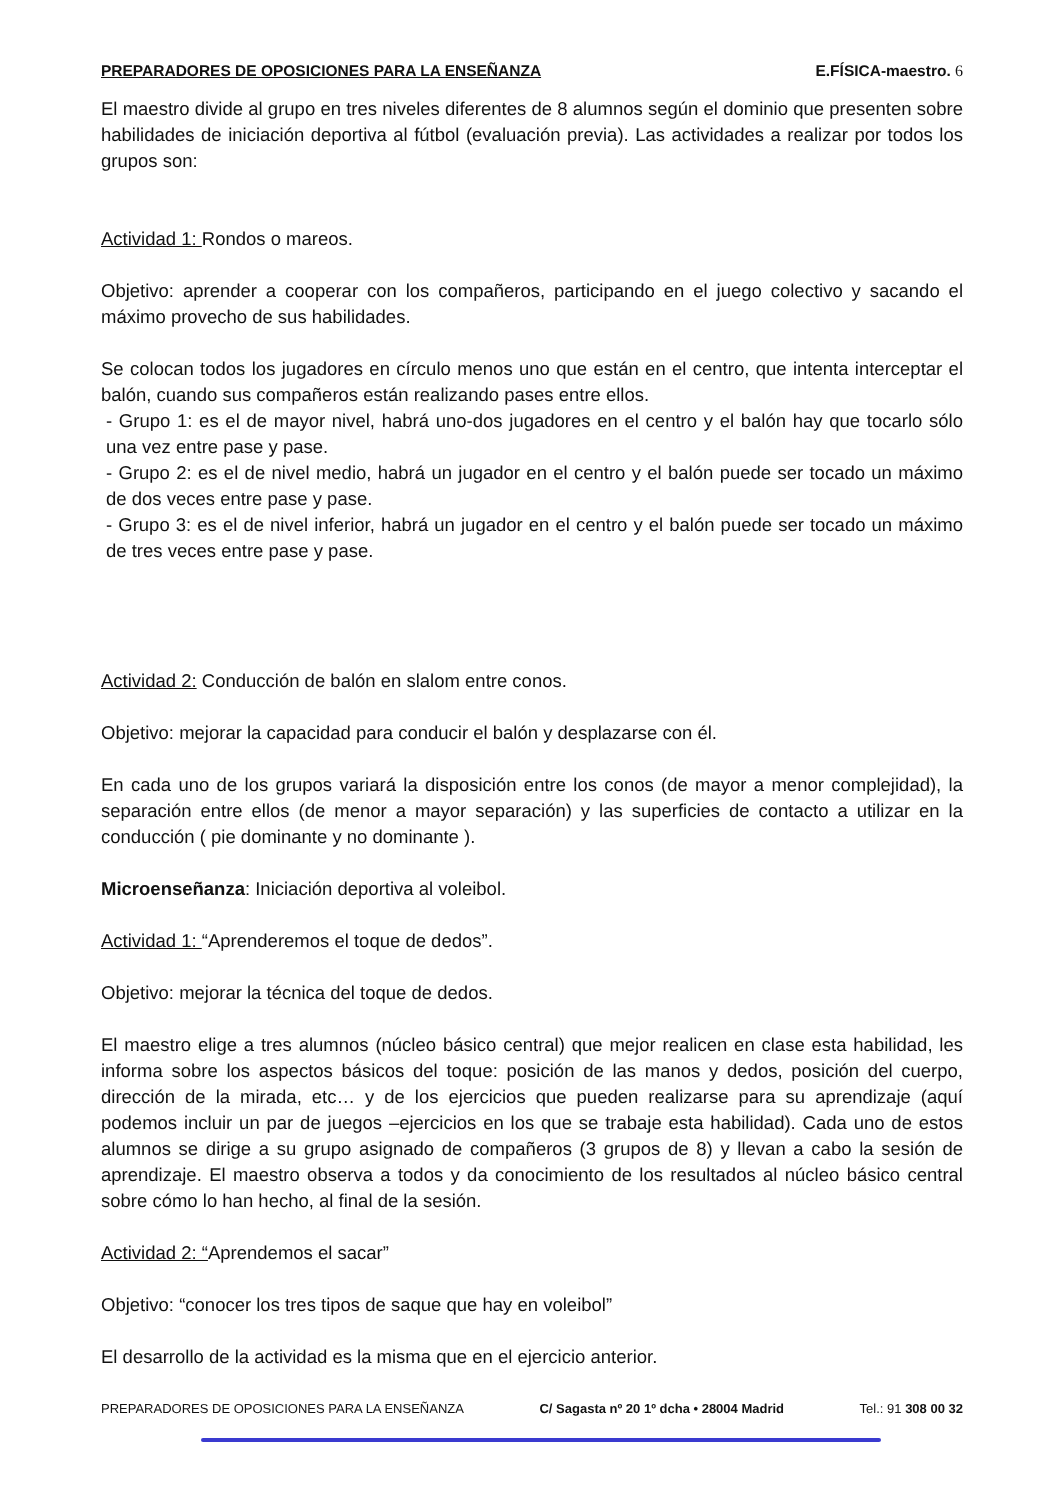PREPARADORES DE OPOSICIONES PARA LA ENSEÑANZA E.FÍSICA-maestro. 6
El maestro divide al grupo en tres niveles diferentes de 8 alumnos según el dominio que presenten sobre habilidades de iniciación deportiva al fútbol (evaluación previa). Las actividades a realizar por todos los grupos son:
Actividad 1: Rondos o mareos.
Objetivo: aprender a cooperar con los compañeros, participando en el juego colectivo y sacando el máximo provecho de sus habilidades.
Se colocan todos los jugadores en círculo menos uno que están en el centro, que intenta interceptar el balón, cuando sus compañeros están realizando pases entre ellos.
- Grupo 1: es el de mayor nivel, habrá uno-dos jugadores en el centro y el balón hay que tocarlo sólo una vez entre pase y pase.
- Grupo 2: es el de nivel medio, habrá un jugador en el centro y el balón puede ser tocado un máximo de dos veces entre pase y pase.
- Grupo 3: es el de nivel inferior, habrá un jugador en el centro y el balón puede ser tocado un máximo de tres veces entre pase y pase.
Actividad 2: Conducción de balón en slalom entre conos.
Objetivo: mejorar la capacidad para conducir el balón y desplazarse con él.
En cada uno de los grupos variará la disposición entre los conos (de mayor a menor complejidad), la separación entre ellos (de menor a mayor separación) y las superficies de contacto a utilizar en la conducción ( pie dominante y no dominante ).
Microenseñanza: Iniciación deportiva al voleibol.
Actividad 1: “Aprenderemos el toque de dedos”.
Objetivo: mejorar la técnica del toque de dedos.
El maestro elige a tres alumnos (núcleo básico central) que mejor realicen en clase esta habilidad, les informa sobre los aspectos básicos del toque: posición de las manos y dedos, posición del cuerpo, dirección de la mirada, etc… y de los ejercicios que pueden realizarse para su aprendizaje (aquí podemos incluir un par de juegos –ejercicios en los que se trabaje esta habilidad). Cada uno de estos alumnos se dirige a su grupo asignado de compañeros (3 grupos de 8) y llevan a cabo la sesión de aprendizaje. El maestro observa a todos y da conocimiento de los resultados al núcleo básico central sobre cómo lo han hecho, al final de la sesión.
Actividad 2: “Aprendemos el sacar”
Objetivo: “conocer los tres tipos de saque que hay en voleibol”
El desarrollo de la actividad es la misma que en el ejercicio anterior.
PREPARADORES DE OPOSICIONES PARA LA ENSEÑANZA C/ Sagasta nº 20 1º dcha • 28004 Madrid Tel.: 91 308 00 32